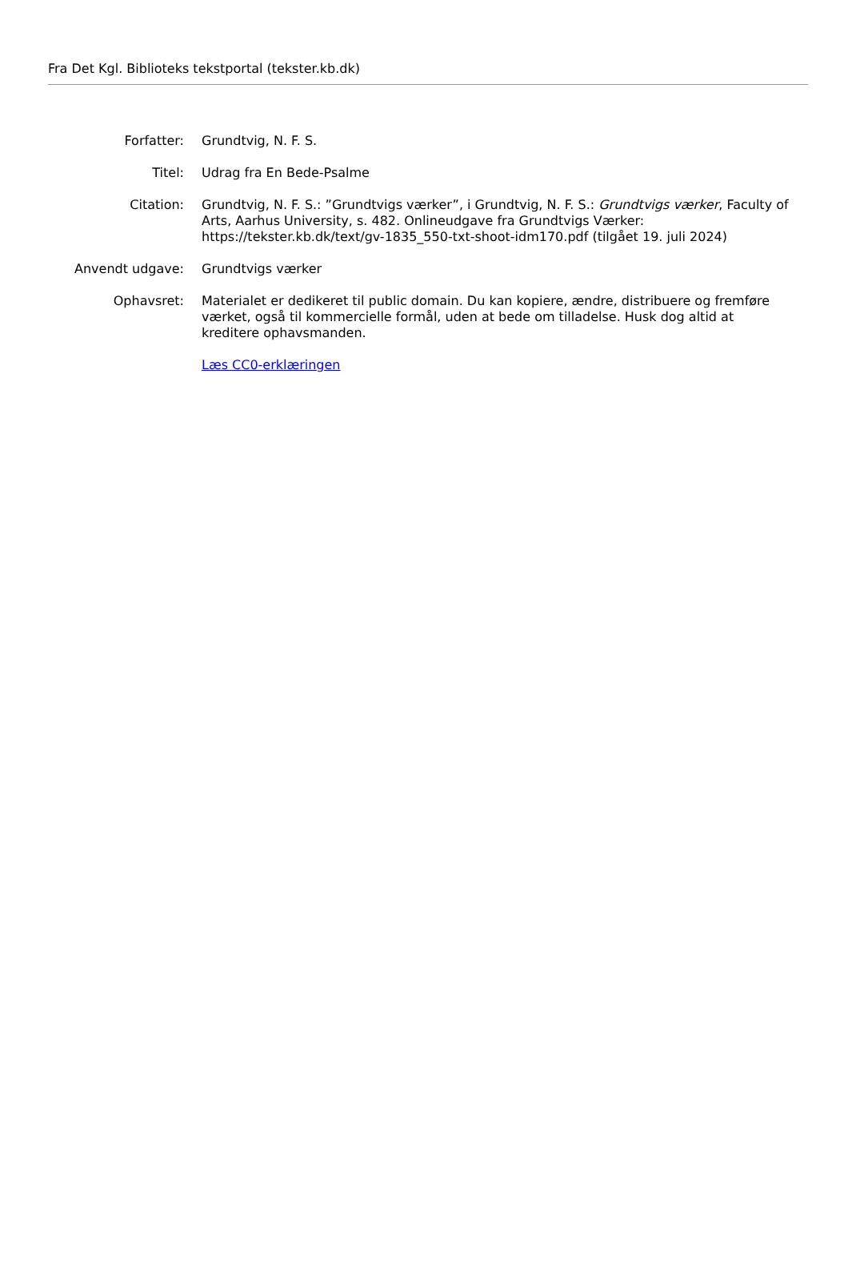Fra Det Kgl. Biblioteks tekstportal (tekster.kb.dk)
| Forfatter: | Grundtvig, N. F. S. |
| Titel: | Udrag fra En Bede-Psalme |
| Citation: | Grundtvig, N. F. S.: ”Grundtvigs værker”, i Grundtvig, N. F. S.: Grundtvigs værker , Faculty of Arts, Aarhus University, s. 482. Onlineudgave fra Grundtvigs Værker: https://tekster.kb.dk/text/gv-1835_550-txt-shoot-idm170.pdf (tilgået 19. juli 2024) |
| Anvendt udgave: | Grundtvigs værker |
| Ophavsret: | Materialet er dedikeret til public domain. Du kan kopiere, ændre, distribuere og fremføre værket, også til kommercielle formål, uden at bede om tilladelse. Husk dog altid at kreditere ophavsmanden. Læs CC0-erklæringen |